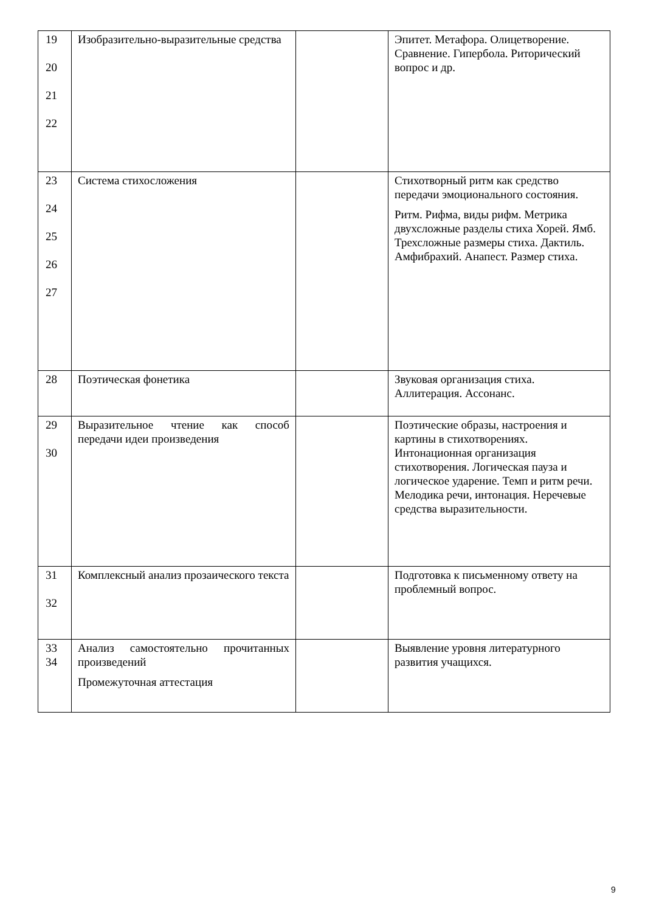| 19 20 21 22 | Изобразительно-выразительные средства | | Эпитет. Метафора. Олицетворение. Сравнение. Гипербола. Риторический вопрос и др. |
| 23 24 25 26 27 | Система стихосложения | | Стихотворный ритм как средство передачи эмоционального состояния. Ритм. Рифма, виды рифм. Метрика двухсложные разделы стиха Хорей. Ямб. Трехсложные размеры стиха. Дактиль. Амфибрахий. Анапест. Размер стиха. |
| 28 | Поэтическая фонетика | | Звуковая организация стиха. Аллитерация. Ассонанс. |
| 29 30 | Выразительное чтение как способ передачи идеи произведения | | Поэтические образы, настроения и картины в стихотворениях. Интонационная организация стихотворения. Логическая пауза и логическое ударение. Темп и ритм речи. Мелодика речи, интонация. Неречевые средства выразительности. |
| 31 32 | Комплексный анализ прозаического текста | | Подготовка к письменному ответу на проблемный вопрос. |
| 33 34 | Анализ самостоятельно прочитанных произведений Промежуточная аттестация | | Выявление уровня литературного развития учащихся. |
9